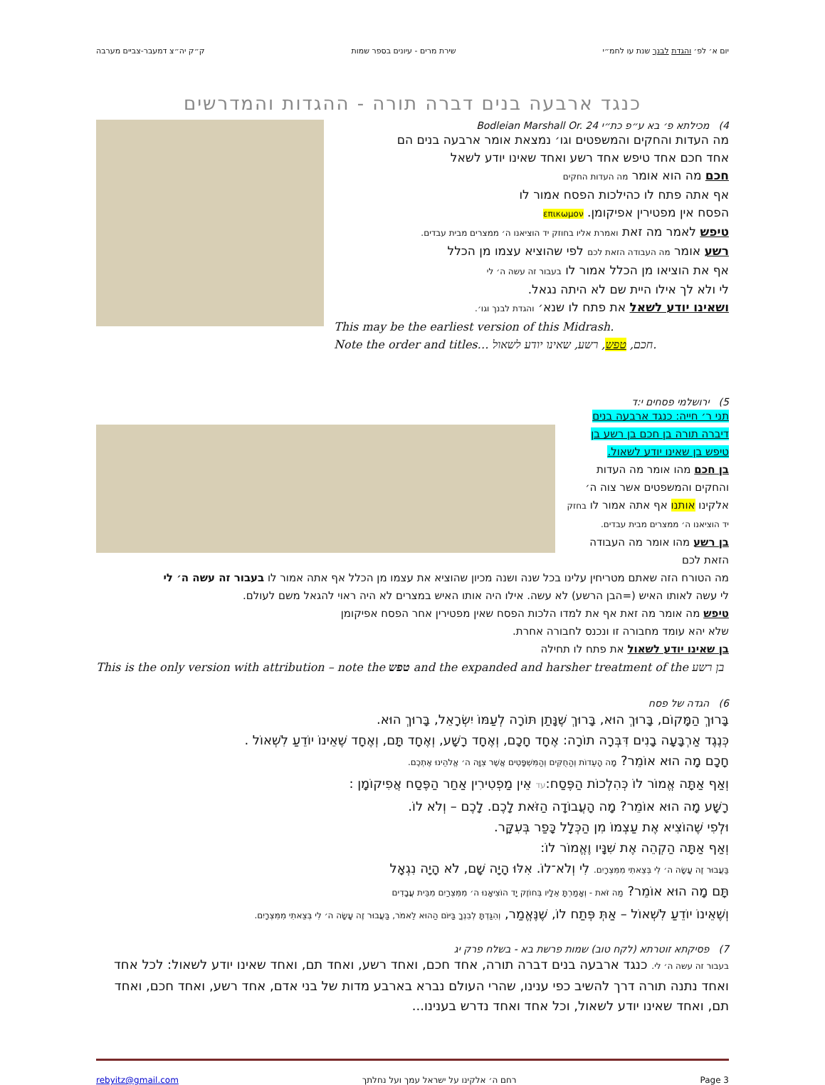יום א׳ לפ׳ והגדת לבנך שנת עו לחמ״י שירת מרים - עיונים בספר שמות ק״ק יה״צ דמעבר-צביים מערבה
כנגד ארבעה בנים דברה תורה - ההגדות והמדרשים
4) מכילתא פ׳ בא ע״פ כת״י Bodleian Marshall Or. 24
מה העדות והחקים והמשפטים וגו׳ נמצאת אומר ארבעה בנים הם
אחד חכם אחד טיפש אחד רשע ואחד שאינו יודע לשאל
חכם מה הוא אומר מה העדות החקים
אף אתה פתח לו כהילכות הפסח אמור לו
הפסח אין מפטירין אפיקומן. επικωμον
טיפש לאמר מה זאת ואמרת אליו בחוזק יד הוציאנו ה׳ ממצרים מבית עבדים.
רשע אומר מה העבודה הזאת לכם לפי שהוציא עצמו מן הכלל
אף את הוציאו מן הכלל אמור לו בעבור זה עשה ה׳ לי
לי ולא לך אילו היית שם לא היתה נגאל.
ושאינו יודע לשאל את פתח לו שנא׳ והגדת לבנך וגו׳.
This may be the earliest version of this Midrash.
Note the order and titles… חכם, טפש, רשע, שאינו יודע לשאול.
5) ירושלמי פסחים י:ד
תני ר׳ חייה: כנגד ארבעה בנים דיברה תורה בן חכם בן רשע בן טיפש בן שאינו יודע לשאול.
בן חכם מהו אומר מה העדות והחקים והמשפטים אשר צוה ה׳ אלקינו אותנו אף אתה אמור לו בחזק יד הוציאנו ה׳ ממצרים מבית עבדים.
בן רשע מהו אומר מה העבודה הזאת לכם
מה הטורח הזה שאתם מטריחין עלינו בכל שנה ושנה מכיון שהוציא את עצמו מן הכלל אף אתה אמור לו בעבור זה עשה ה׳ לי
לי עשה לאותו האיש (=הבן הרשע) לא עשה. אילו היה אותו האיש במצרים לא היה ראוי להגאל משם לעולם.
טיפש מה אומר מה זאת אף את למדו הלכות הפסח שאין מפטירין אחר הפסח אפיקומן
שלא יהא עומד מחבורה זו ונכנס לחבורה אחרת.
בן שאינו יודע לשאול את פתח לו תחילה
This is the only version with attribution – note the טפש and the expanded and harsher treatment of the בן רשע
6) הגדה של פסח
בָּרוּךְ הַמָּקוֹם, בָּרוּךְ הוּא, בָּרוּךְ שֶׁנָּתַן תּוֹרָה לְעַמּוֹ יִשְׂרָאֵל, בָּרוּךְ הוּא.
כְּנֶגֶד אַרְבָּעָה בָנִים דִּבְּרָה תוֹרָה: אֶחָד חָכָם, וְאֶחָד רָשָׁע, וְאֶחָד תָּם, וְאֶחָד שֶׁאֵינוֹ יוֹדֵעַ לִשְׁאוֹל .
חָכָם מָה הוּא אוֹמֵר? מָה הָעֵדוֹת וְהַחֻקִּים וְהַמִּשְׁפָּטִים אֲשֶׁר צִוָּה ה׳ אֱלֹהֵינוּ אֶתְכֶם.
וְאַף אַתָּה אֱמוֹר לוֹ כְּהִלְכוֹת הַפֶּסַח:עד אֵין מַפְטִירִין אַחַר הַפֶּסַח אֲפִיקוֹמָן :
רָשָׁע מָה הוּא אוֹמֵר? מָה הָעֲבוֹדָה הַזֹּאת לָכֶם. לָכֶם – וְלֹא לוֹ.
וּלְפִי שֶׁהוֹצִיא אֶת עַצְמוֹ מִן הַכְּלָל כָּפַר בְּעִקָּר.
וְאַף אַתָּה הַקְהֵה אֶת שִׁנָּיו וֶאֱמוֹר לוֹ:
בַּעֲבוּר זֶה עָשָׂה ה׳ לִי בְּצֵאתִי מִמִּצְרָיִם. לִי וְלֹא־לוֹ. אִלּוּ הָיָה שָׁם, לֹא הָיָה נִגְאָל
תָּם מָה הוּא אוֹמֵר? מַה זֹּאת - וְאָמַרְתָּ אֵלָיו בְּחוֹזֶק יָד הוֹצִיאָנוּ ה׳ מִמִּצְרַיִם מִבֵּית עֲבָדִים
וְשֶׁאֵינוֹ יוֹדֵעַ לִשְׁאוֹל – אַתְּ פְּתַח לוֹ, שֶׁנֶּאֱמַר, וְהִגַּדְתָּ לְבִנְךָ בַּיּוֹם הַהוּא לֵאמֹר, בַּעֲבוּר זֶה עָשָׂה ה׳ לִי בְּצֵאתִי מִמִּצְרָיִם.
7) פסיקתא זוטרתא (לקח טוב) שמות פרשת בא - בשלח פרק יג
בעבור זה עשה ה׳ לי. כנגד ארבעה בנים דברה תורה, אחד חכם, ואחד רשע, ואחד תם, ואחד שאינו יודע לשאול: לכל אחד ואחד נתנה תורה דרך להשיב כפי ענינו, שהרי העולם נברא בארבע מדות של בני אדם, אחד רשע, ואחד חכם, ואחד תם, ואחד שאינו יודע לשאול, וכל אחד ואחד נדרש בענינו...
rebyitz@gmail.com רחם ה׳ אלקינו על ישראל עמך ועל נחלתך Page 3